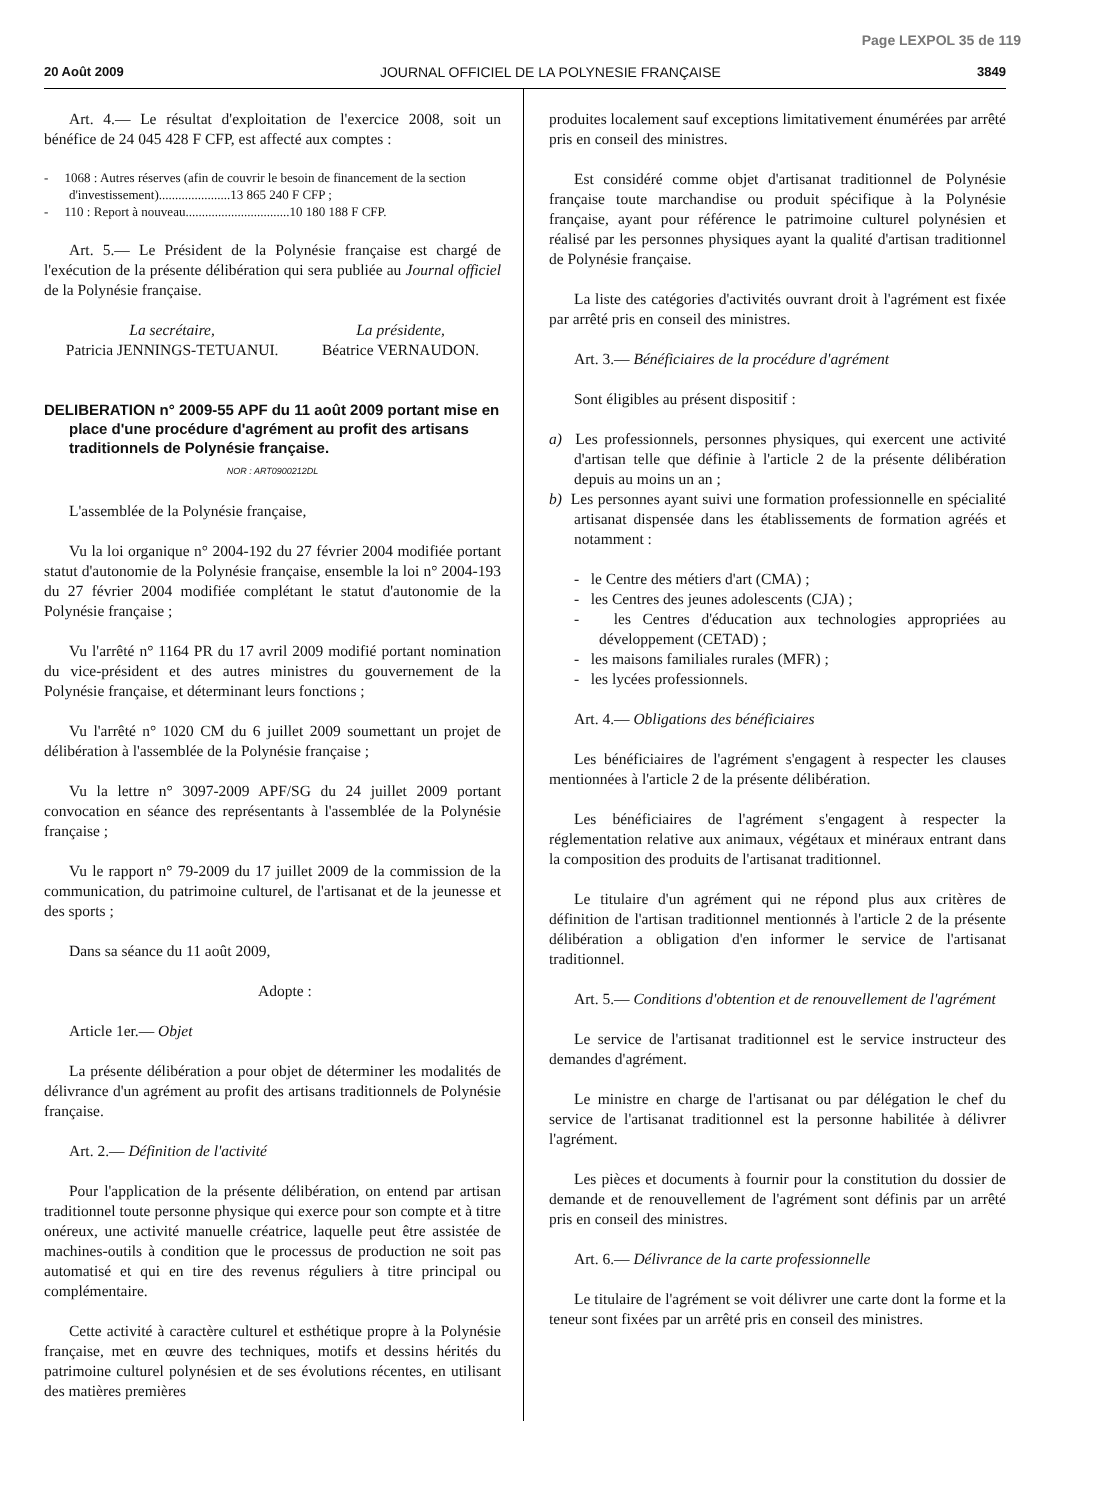Page LEXPOL 35 de 119
20 Août 2009 JOURNAL OFFICIEL DE LA POLYNESIE FRANÇAISE 3849
Art. 4.— Le résultat d'exploitation de l'exercice 2008, soit un bénéfice de 24 045 428 F CFP, est affecté aux comptes :
- 1068 : Autres réserves (afin de couvrir le besoin de financement de la section d'investissement)......................13 865 240 F CFP ;
- 110 : Report à nouveau................................10 180 188 F CFP.
Art. 5.— Le Président de la Polynésie française est chargé de l'exécution de la présente délibération qui sera publiée au Journal officiel de la Polynésie française.
La secrétaire,
Patricia JENNINGS-TETUANUI.
La présidente,
Béatrice VERNAUDON.
DELIBERATION n° 2009-55 APF du 11 août 2009 portant mise en place d'une procédure d'agrément au profit des artisans traditionnels de Polynésie française.
NOR : ART0900212DL
L'assemblée de la Polynésie française,
Vu la loi organique n° 2004-192 du 27 février 2004 modifiée portant statut d'autonomie de la Polynésie française, ensemble la loi n° 2004-193 du 27 février 2004 modifiée complétant le statut d'autonomie de la Polynésie française ;
Vu l'arrêté n° 1164 PR du 17 avril 2009 modifié portant nomination du vice-président et des autres ministres du gouvernement de la Polynésie française, et déterminant leurs fonctions ;
Vu l'arrêté n° 1020 CM du 6 juillet 2009 soumettant un projet de délibération à l'assemblée de la Polynésie française ;
Vu la lettre n° 3097-2009 APF/SG du 24 juillet 2009 portant convocation en séance des représentants à l'assemblée de la Polynésie française ;
Vu le rapport n° 79-2009 du 17 juillet 2009 de la commission de la communication, du patrimoine culturel, de l'artisanat et de la jeunesse et des sports ;
Dans sa séance du 11 août 2009,
Adopte :
Article 1er.— Objet
La présente délibération a pour objet de déterminer les modalités de délivrance d'un agrément au profit des artisans traditionnels de Polynésie française.
Art. 2.— Définition de l'activité
Pour l'application de la présente délibération, on entend par artisan traditionnel toute personne physique qui exerce pour son compte et à titre onéreux, une activité manuelle créatrice, laquelle peut être assistée de machines-outils à condition que le processus de production ne soit pas automatisé et qui en tire des revenus réguliers à titre principal ou complémentaire.
Cette activité à caractère culturel et esthétique propre à la Polynésie française, met en œuvre des techniques, motifs et dessins hérités du patrimoine culturel polynésien et de ses évolutions récentes, en utilisant des matières premières
produites localement sauf exceptions limitativement énumérées par arrêté pris en conseil des ministres.
Est considéré comme objet d'artisanat traditionnel de Polynésie française toute marchandise ou produit spécifique à la Polynésie française, ayant pour référence le patrimoine culturel polynésien et réalisé par les personnes physiques ayant la qualité d'artisan traditionnel de Polynésie française.
La liste des catégories d'activités ouvrant droit à l'agrément est fixée par arrêté pris en conseil des ministres.
Art. 3.— Bénéficiaires de la procédure d'agrément
Sont éligibles au présent dispositif :
a) Les professionnels, personnes physiques, qui exercent une activité d'artisan telle que définie à l'article 2 de la présente délibération depuis au moins un an ;
b) Les personnes ayant suivi une formation professionnelle en spécialité artisanat dispensée dans les établissements de formation agréés et notamment :
- le Centre des métiers d'art (CMA) ;
- les Centres des jeunes adolescents (CJA) ;
- les Centres d'éducation aux technologies appropriées au développement (CETAD) ;
- les maisons familiales rurales (MFR) ;
- les lycées professionnels.
Art. 4.— Obligations des bénéficiaires
Les bénéficiaires de l'agrément s'engagent à respecter les clauses mentionnées à l'article 2 de la présente délibération.
Les bénéficiaires de l'agrément s'engagent à respecter la réglementation relative aux animaux, végétaux et minéraux entrant dans la composition des produits de l'artisanat traditionnel.
Le titulaire d'un agrément qui ne répond plus aux critères de définition de l'artisan traditionnel mentionnés à l'article 2 de la présente délibération a obligation d'en informer le service de l'artisanat traditionnel.
Art. 5.— Conditions d'obtention et de renouvellement de l'agrément
Le service de l'artisanat traditionnel est le service instructeur des demandes d'agrément.
Le ministre en charge de l'artisanat ou par délégation le chef du service de l'artisanat traditionnel est la personne habilitée à délivrer l'agrément.
Les pièces et documents à fournir pour la constitution du dossier de demande et de renouvellement de l'agrément sont définis par un arrêté pris en conseil des ministres.
Art. 6.— Délivrance de la carte professionnelle
Le titulaire de l'agrément se voit délivrer une carte dont la forme et la teneur sont fixées par un arrêté pris en conseil des ministres.